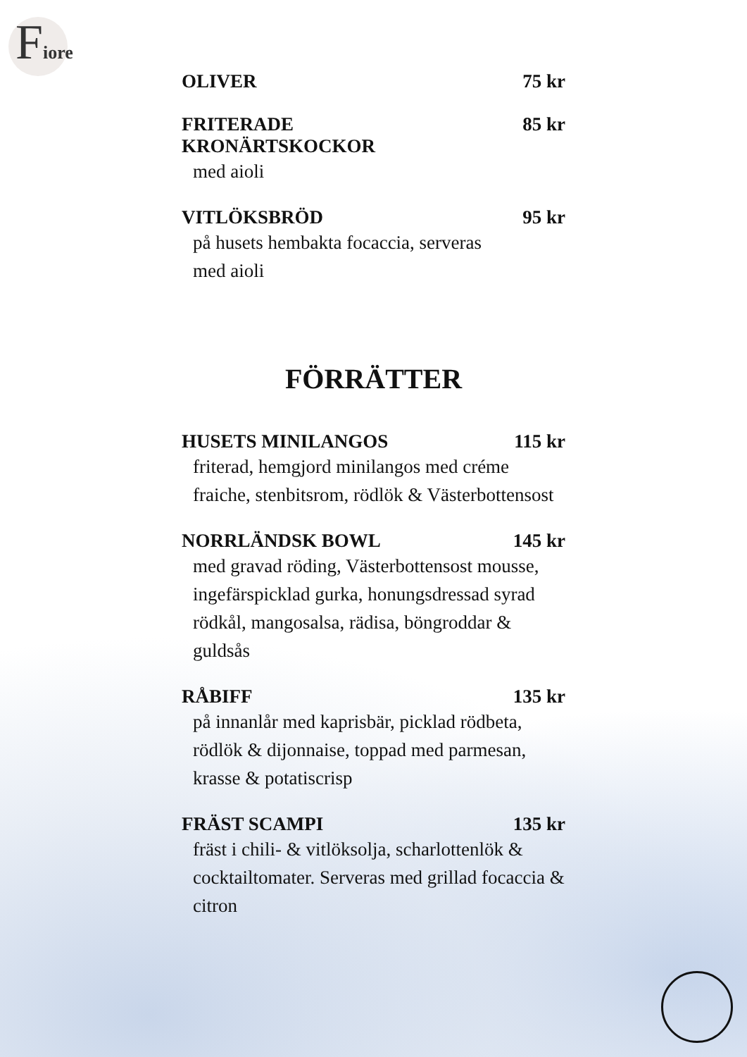Fiore
OLIVER 75 kr
FRITERADE
KRONÄRTSKOCKOR 85 kr
med aioli
VITLÖKSBRÖD 95 kr
på husets hembakta focaccia, serveras
med aioli
FÖRRÄTTER
HUSETS MINILANGOS 115 kr
friterad, hemgjord minilangos med créme fraiche, stenbitsrom, rödlök & Västerbottensost
NORRLÄNDSK BOWL 145 kr
med gravad röding, Västerbottensost mousse, ingefärspicklad gurka, honungsdressad syrad rödkål, mangosalsa, rädisa, böngroddar & guldsås
RÅBIFF 135 kr
på innanlår med kaprisbär, picklad rödbeta, rödlök & dijonnaise, toppad med parmesan, krasse & potatiscrisp
FRÄST SCAMPI 135 kr
fräst i chili- & vitlöksolja, scharlottenlök & cocktailtomater. Serveras med grillad focaccia & citron